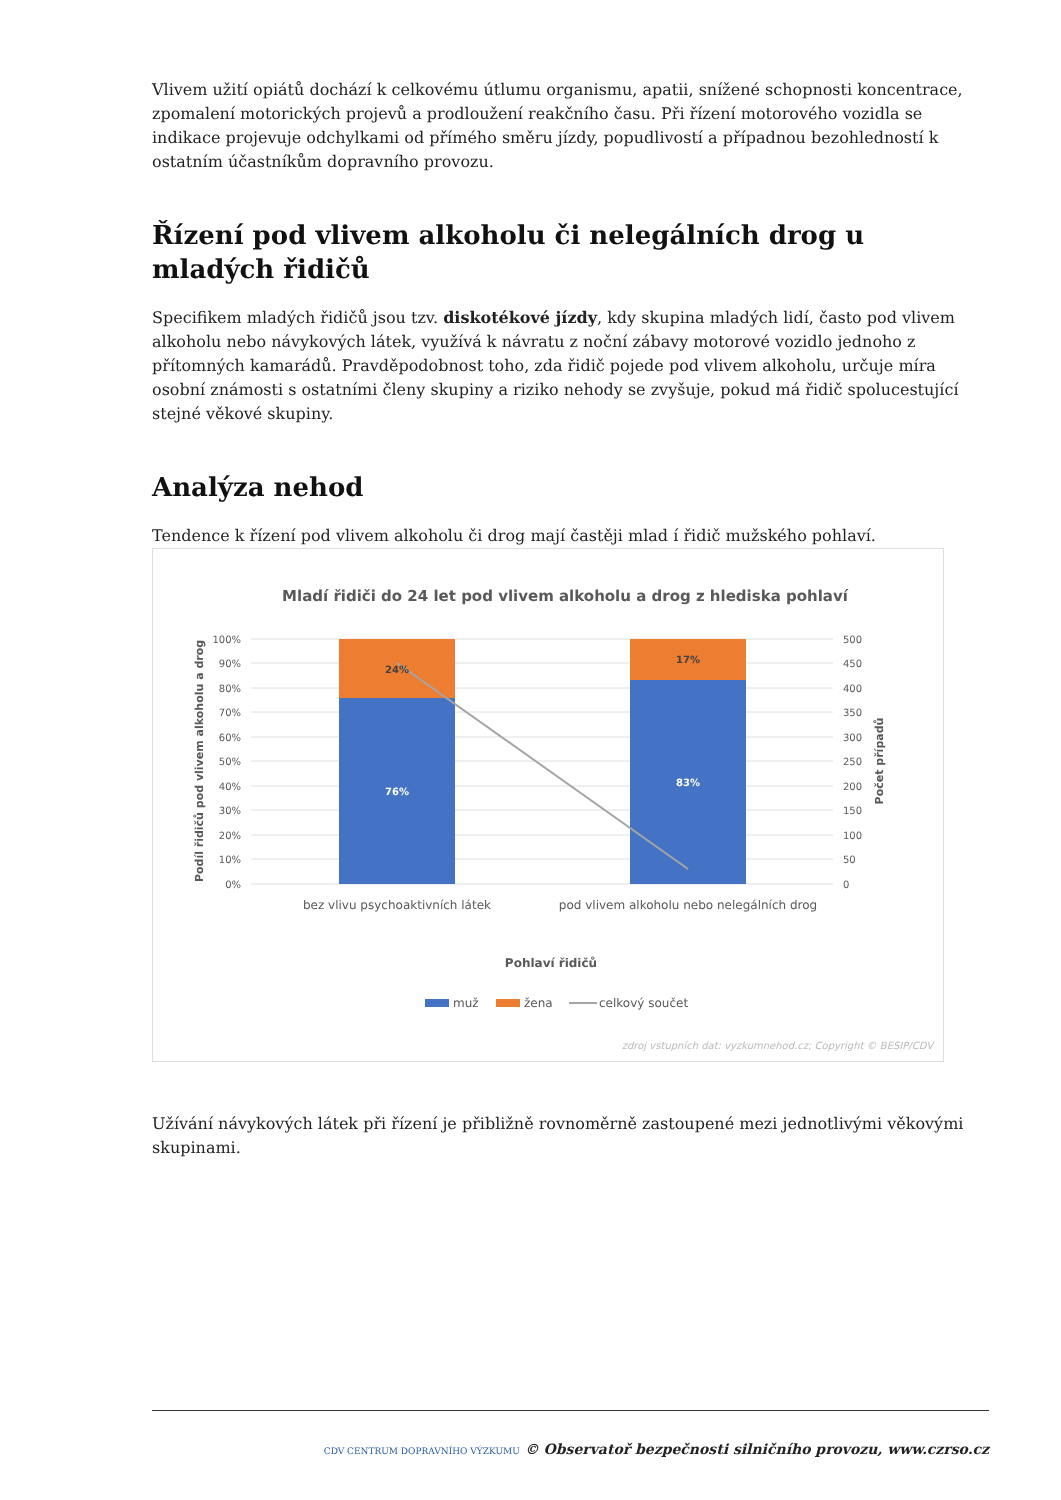Vlivem užití opiátů dochází k celkovému útlumu organismu, apatii, snížené schopnosti koncentrace, zpomalení motorických projevů a prodloužení reakčního času. Při řízení motorového vozidla se indikace projevuje odchylkami od přímého směru jízdy, popudlivostí a případnou bezohledností k ostatním účastníkům dopravního provozu.
Řízení pod vlivem alkoholu či nelegálních drog u mladých řidičů
Specifikem mladých řidičů jsou tzv. diskotékové jízdy, kdy skupina mladých lidí, často pod vlivem alkoholu nebo návykových látek, využívá k návratu z noční zábavy motorové vozidlo jednoho z přítomných kamarádů. Pravděpodobnost toho, zda řidič pojede pod vlivem alkoholu, určuje míra osobní známosti s ostatními členy skupiny a riziko nehody se zvyšuje, pokud má řidič spolucestující stejné věkové skupiny.
Analýza nehod
Tendence k řízení pod vlivem alkoholu či drog mají častěji mlad í řidič mužského pohlaví.
Mladí řidiči do 24 let pod vlivem alkoholu a drog z hlediska pohlaví
100%
90%
80%
70%
60%
50%
40%
30%
20%
10%
0%
500
450
400
350
300
250
200
150
100
50
0
24%
17%
76%
83%
bez vlivu psychoaktivních látek
pod vlivem alkoholu nebo nelegálních drog
Pohlaví řidičů
Podíl řidičů pod vlivem alkoholu a drog
Počet případů
muž
žena
celkový součet
zdroj vstupních dat: vyzkumnehod.cz; Copyright © BESIP/CDV
Užívání návykových látek při řízení je přibližně rovnoměrně zastoupené mezi jednotlivými věkovými skupinami.
CDV CENTRUM DOPRAVNÍHO VÝZKUMU © Observatoř bezpečnosti silničního provozu, www.czrso.cz